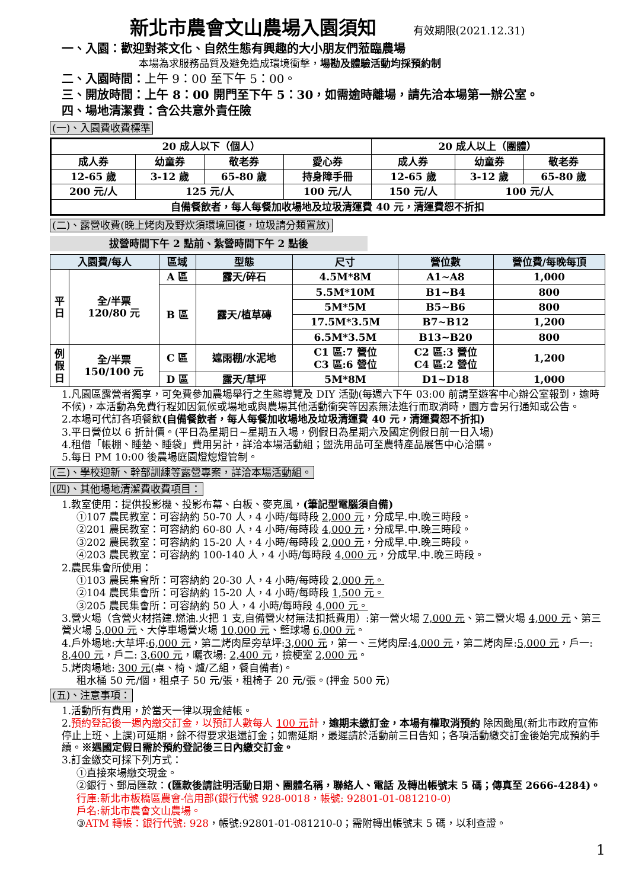新北市農會文山農場入園須知 有效期限(2021.12.31)
一、入園：歡迎對茶文化、自然生態有興趣的大小朋友們蒞臨農場
本場為求服務品質及避免造成環境衝擊，場勘及體驗活動均採預約制
二、入園時間：上午 9：00 至下午 5：00。
三、開放時間：上午 8：00 開門至下午 5：30，如需逾時離場，請先洽本場第一辦公室。
四、場地清潔費：含公共意外責任險
(一)、入園費收費標準
| 20 成人以下（個人） | | | | 20 成人以上（團體） | | |
| --- | --- | --- | --- | --- | --- | --- |
| 成人券 | 幼童券 | 敬老券 | 愛心券 | 成人券 | 幼童券 | 敬老券 |
| 12-65 歲 | 3-12 歲 | 65-80 歲 | 持身障手冊 | 12-65 歲 | 3-12 歲 | 65-80 歲 |
| 200 元/人 | 125 元/人 | | 100 元/人 | 150 元/人 | 100 元/人 | |
| 自備餐飲者，每人每餐加收場地及垃圾清運費 40 元，清運費恕不折扣 | | | | | | |
(二)、露營收費(晚上烤肉及野炊須環境回復，垃圾請分類置放)
拔營時間下午 2 點前、紮營時間下午 2 點後
| 入園費/每人 | | 區域 | 型態 | 尺寸 | 營位數 | 營位費/每晚每頂 |
| --- | --- | --- | --- | --- | --- | --- |
| 平 日 | 全/半票 120/80 元 | A 區 | 露天/碎石 | 4.5M*8M | A1~A8 | 1,000 |
| | | B 區 | 露天/植草磚 | 5.5M*10M | B1~B4 | 800 |
| | | | | 5M*5M | B5~B6 | 800 |
| | | | | 17.5M*3.5M | B7~B12 | 1,200 |
| | | | | 6.5M*3.5M | B13~B20 | 800 |
| 例 假 日 | 全/半票 150/100 元 | C 區 | 遮雨棚/水泥地 | C1 區:7 營位 C3 區:6 營位 | C2 區:3 營位 C4 區:2 營位 | 1,200 |
| | | D 區 | 露天/草坪 | 5M*8M | D1~D18 | 1,000 |
1.凡園區露營者獨享，可免費參加農場舉行之生態導覽及 DIY 活動(每週六下午 03:00 前請至遊客中心辦公室報到，逾時不候)，本活動為免費行程如因氣候或場地或與農場其他活動衝突等因素無法進行而取消時，園方會另行通知或公告。
2.本場可代訂各項餐飲(自備餐飲者，每人每餐加收場地及垃圾清運費 40 元，清運費恕不折扣)
3.平日營位以 6 折計價。(平日為星期日~星期五入場，例假日為星期六及國定例假日前一日入場)
4.租借「帳棚、睡墊、睡袋」費用另計，詳洽本場活動組；盥洗用品可至農特產品展售中心洽購。
5.每日 PM 10:00 後農場庭園燈熄燈管制。
(三)、學校迎新、幹部訓練等露營專案，詳洽本場活動組。
(四)、其他場地清潔費收費項目：
1.教室使用：提供投影機、投影布幕、白板、麥克風，(筆記型電腦須自備)
①107 農民教室：可容納約 50-70 人，4 小時/每時段 2,000 元，分成早.中.晚三時段。
②201 農民教室：可容納約 60-80 人，4 小時/每時段 4,000 元，分成早.中.晚三時段。
③202 農民教室：可容納約 15-20 人，4 小時/每時段 2,000 元，分成早.中.晚三時段。
④203 農民教室：可容納約 100-140 人，4 小時/每時段 4,000 元，分成早.中.晚三時段。
2.農民集會所使用：
①103 農民集會所：可容納約 20-30 人，4 小時/每時段 2,000 元。
②104 農民集會所：可容納約 15-20 人，4 小時/每時段 1,500 元。
③205 農民集會所：可容納約 50 人，4 小時/每時段 4,000 元。
3.營火場（含營火材搭建.燃油.火把 1 支,自備營火材無法扣抵費用）:第一營火場 7,000 元、第二營火場 4,000 元、第三營火場 5,000 元、大停車場營火場 10,000 元、籃球場 6,000 元。
4.戶外場地:大草坪:6,000 元，第二烤肉屋旁草坪:3,000 元，第一、三烤肉屋:4,000 元，第二烤肉屋:5,000 元，戶一: 8,400 元，戶二: 3,600 元，曬衣場: 2,400 元，撿梗室 2,000 元。
5.烤肉場地: 300 元(桌、椅、爐/乙組，餐自備者)。
租水桶 50 元/個，租桌子 50 元/張，租椅子 20 元/張。(押金 500 元)
(五)、注意事項：
1.活動所有費用，於當天一律以現金結帳。
2.預約登記後一週內繳交訂金，以預訂人數每人 100 元計，逾期未繳訂金，本場有權取消預約 除因颱風(新北市政府宣佈停止上班、上課)可延期，餘不得要求退還訂金；如需延期，最遲請於活動前三日告知；各項活動繳交訂金後始完成預約手續。※遇國定假日需於預約登記後三日內繳交訂金。
3.訂金繳交可採下列方式：
①直接來場繳交現金。
②銀行、郵局匯款：(匯款後請註明活動日期、團體名稱，聯絡人、電話 及轉出帳號末 5 碼；傳真至 2666-4284)。
行庫:新北市板橋區農會-信用部(銀行代號 928-0018，帳號: 92801-01-081210-0)
戶名:新北市農會文山農場。
③ATM 轉帳：銀行代號: 928，帳號:92801-01-081210-0；需附轉出帳號末 5 碼，以利查證。
1